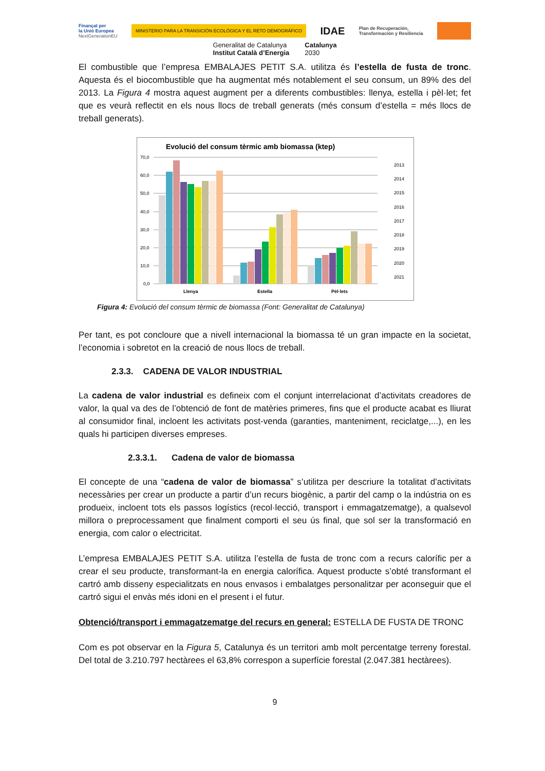Finançat per
la Unió Europea
NextGenerationEU MINISTERIO PARA LA TRANSICIÓN ECOLÓGICA Y EL RETO DEMOGRÁFICO IDAE Plan de Recuperación,
Transformación y Resiliencia
Generalitat de Catalunya
Institut Català d’Energia Catalunya
2030
El combustible que l’empresa EMBALAJES PETIT S.A. utilitza és l’estella de fusta de tronc. Aquesta és el biocombustible que ha augmentat més notablement el seu consum, un 89% des del 2013. La Figura 4 mostra aquest augment per a diferents combustibles: llenya, estella i pèl·let; fet que es veurà reflectit en els nous llocs de treball generats (més consum d’estella = més llocs de treball generats).
Evolució del consum tèrmic amb biomassa (ktep)
70,0
60,0
50,0
40,0
30,0
20,0
10,0
0,0
Llenya
Estella
Pèl·lets
2013
2014
2015
2016
2017
2018
2019
2020
2021
Figura 4: Evolució del consum tèrmic de biomassa (Font: Generalitat de Catalunya)
Per tant, es pot concloure que a nivell internacional la biomassa té un gran impacte en la societat, l’economia i sobretot en la creació de nous llocs de treball.
2.3.3. CADENA DE VALOR INDUSTRIAL
La cadena de valor industrial es defineix com el conjunt interrelacionat d’activitats creadores de valor, la qual va des de l’obtenció de font de matèries primeres, fins que el producte acabat es lliurat al consumidor final, incloent les activitats post-venda (garanties, manteniment, reciclatge,...), en les quals hi participen diverses empreses.
2.3.3.1. Cadena de valor de biomassa
El concepte de una “cadena de valor de biomassa” s’utilitza per descriure la totalitat d’activitats necessàries per crear un producte a partir d’un recurs biogènic, a partir del camp o la indústria on es produeix, incloent tots els passos logístics (recol·lecció, transport i emmagatzematge), a qualsevol millora o preprocessament que finalment comporti el seu ús final, que sol ser la transformació en energia, com calor o electricitat.
L’empresa EMBALAJES PETIT S.A. utilitza l’estella de fusta de tronc com a recurs calorífic per a crear el seu producte, transformant-la en energia calorífica. Aquest producte s’obté transformant el cartró amb disseny especialitzats en nous envasos i embalatges personalitzar per aconseguir que el cartró sigui el envàs més idoni en el present i el futur.
Obtenció/transport i emmagatzematge del recurs en general: ESTELLA DE FUSTA DE TRONC
Com es pot observar en la Figura 5, Catalunya és un territori amb molt percentatge terreny forestal. Del total de 3.210.797 hectàrees el 63,8% correspon a superfície forestal (2.047.381 hectàrees).
9